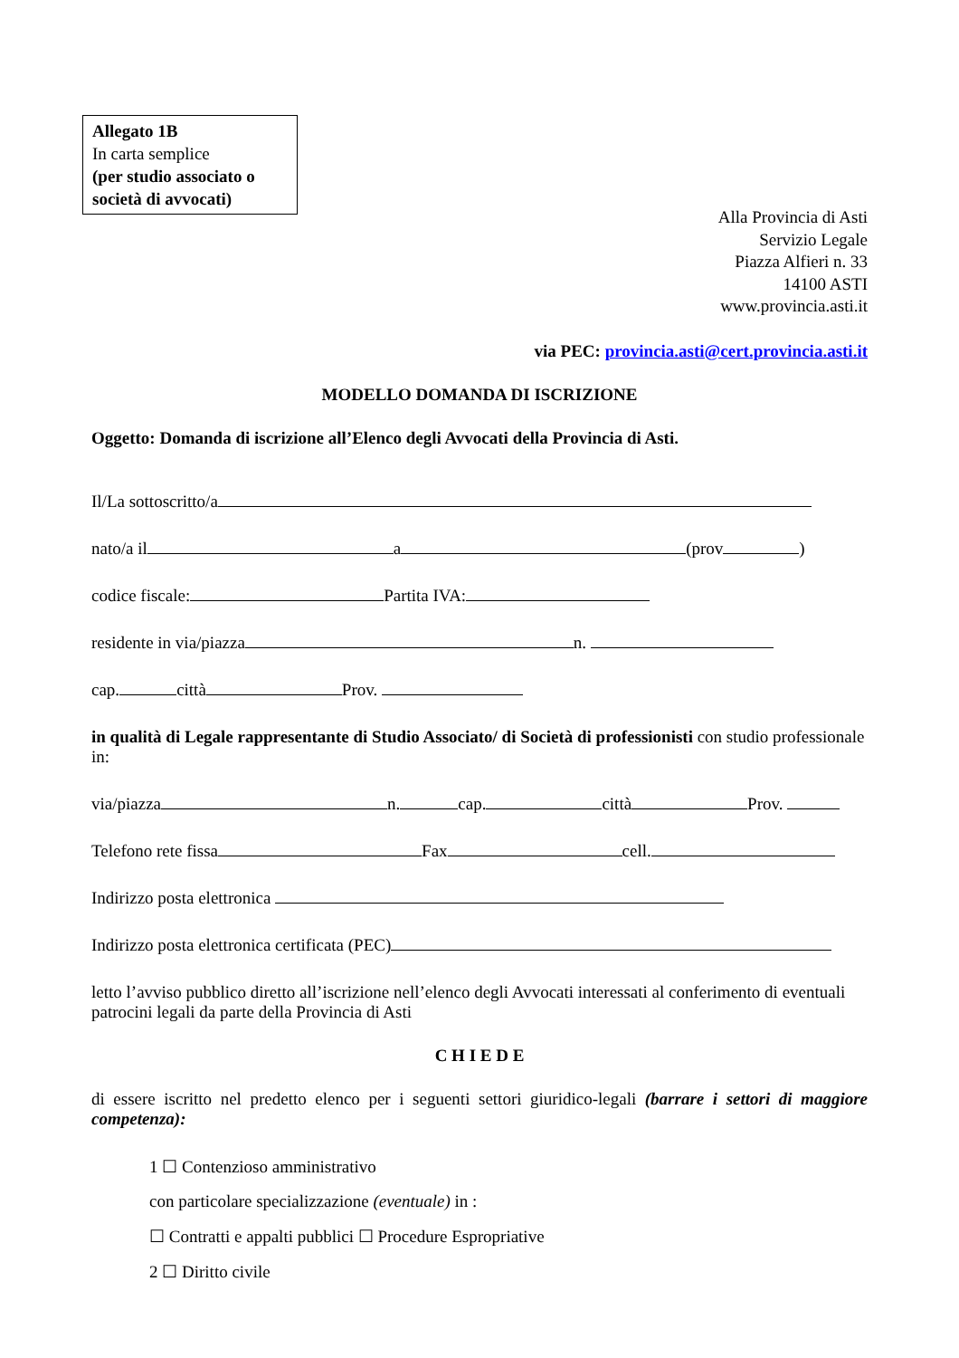Allegato 1B
In carta semplice
(per studio associato o società di avvocati)
Alla Provincia di Asti
Servizio Legale
Piazza Alfieri n. 33
14100 ASTI
www.provincia.asti.it
via PEC: provincia.asti@cert.provincia.asti.it
MODELLO DOMANDA DI ISCRIZIONE
Oggetto: Domanda di iscrizione all’Elenco degli Avvocati della Provincia di Asti.
Il/La sottoscritto/a
nato/a il a (prov )
codice fiscale: Partita IVA:
residente in via/piazza n.
cap. città Prov.
in qualità di Legale rappresentante di Studio Associato/ di Società di professionisti con studio professionale in:
via/piazza n. cap. città Prov.
Telefono rete fissa Fax cell.
Indirizzo posta elettronica
Indirizzo posta elettronica certificata (PEC)
letto l’avviso pubblico diretto all’iscrizione nell’elenco degli Avvocati interessati al conferimento di eventuali patrocini legali da parte della Provincia di Asti
C H I E D E
di essere iscritto nel predetto elenco per i seguenti settori giuridico-legali (barrare i settori di maggiore competenza):
1 ☐ Contenzioso amministrativo
con particolare specializzazione (eventuale) in :
☐ Contratti e appalti pubblici ☐ Procedure Espropriative
2 ☐ Diritto civile